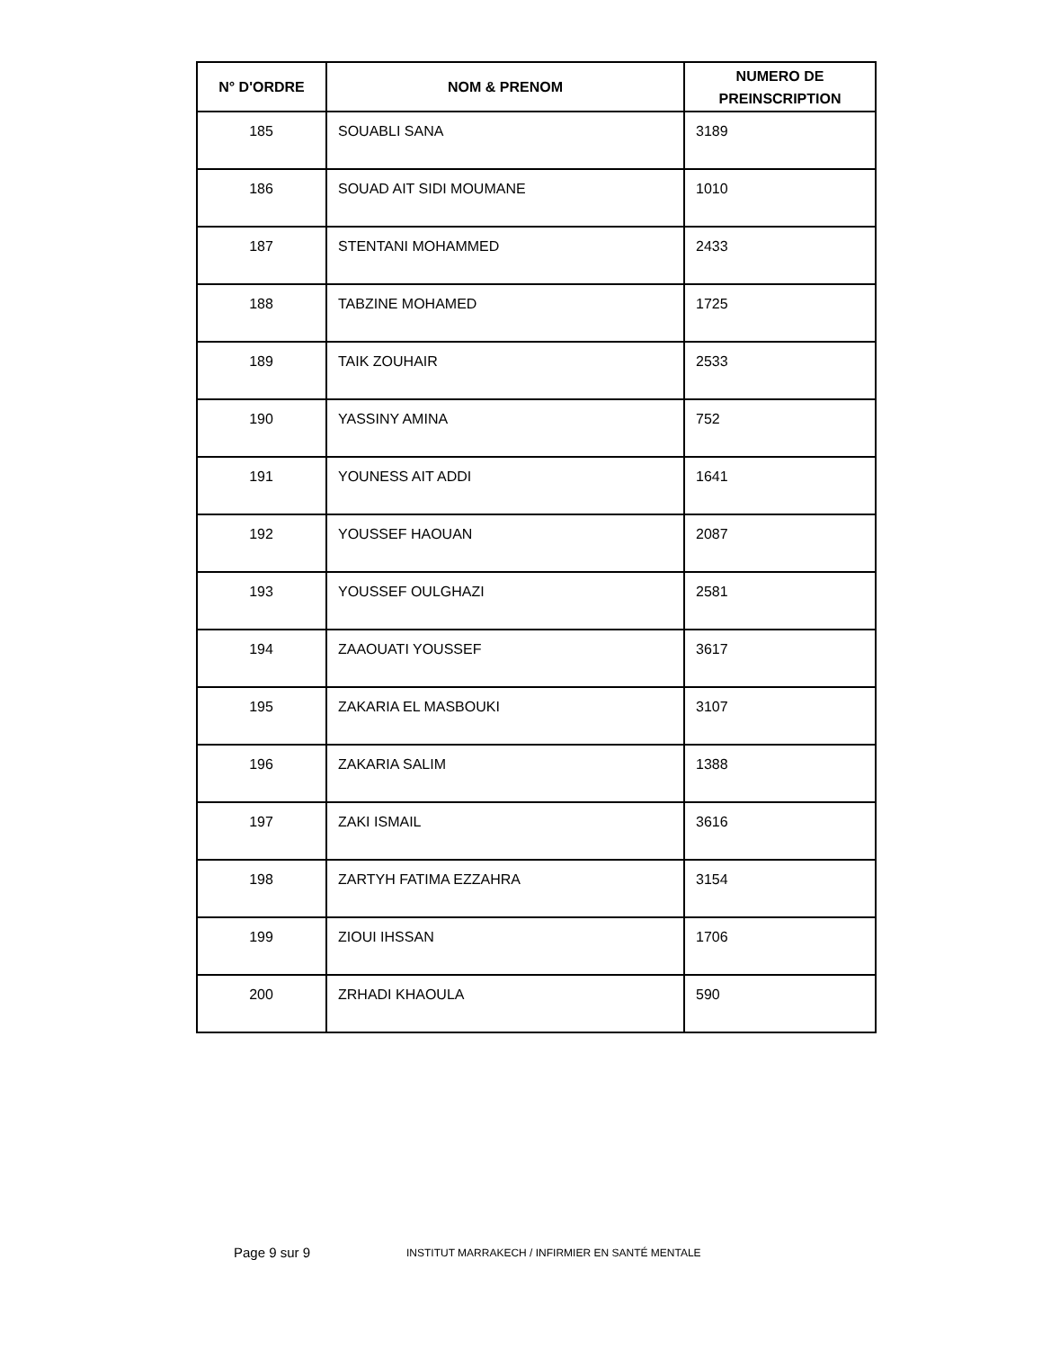| N° D'ORDRE | NOM & PRENOM | NUMERO DE PREINSCRIPTION |
| --- | --- | --- |
| 185 | SOUABLI SANA | 3189 |
| 186 | SOUAD AIT SIDI MOUMANE | 1010 |
| 187 | STENTANI MOHAMMED | 2433 |
| 188 | TABZINE MOHAMED | 1725 |
| 189 | TAIK ZOUHAIR | 2533 |
| 190 | YASSINY AMINA | 752 |
| 191 | YOUNESS AIT ADDI | 1641 |
| 192 | YOUSSEF HAOUAN | 2087 |
| 193 | YOUSSEF OULGHAZI | 2581 |
| 194 | ZAAOUATI YOUSSEF | 3617 |
| 195 | ZAKARIA EL MASBOUKI | 3107 |
| 196 | ZAKARIA SALIM | 1388 |
| 197 | ZAKI ISMAIL | 3616 |
| 198 | ZARTYH FATIMA EZZAHRA | 3154 |
| 199 | ZIOUI IHSSAN | 1706 |
| 200 | ZRHADI KHAOULA | 590 |
Page 9 sur 9
INSTITUT MARRAKECH / INFIRMIER EN SANTÉ MENTALE